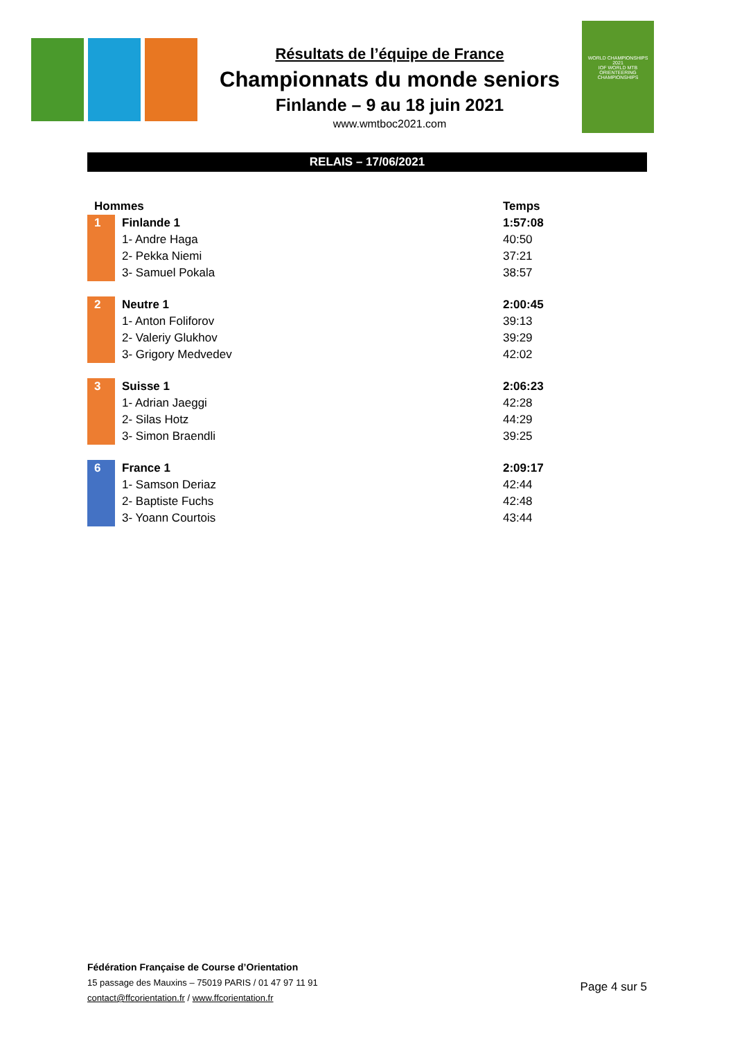Résultats de l’équipe de France
Championnats du monde seniors
Finlande – 9 au 18 juin 2021
www.wmtboc2021.com
WORLD CHAMPIONSHIPS 2021
IOF WORLD MTB ORIENTEERING CHAMPIONSHIPS
RELAIS – 17/06/2021
| Hommes | | Temps |
| --- | --- | --- |
| 1 | Finlande 1 | 1:57:08 |
| | 1- Andre Haga | 40:50 |
| | 2- Pekka Niemi | 37:21 |
| | 3- Samuel Pokala | 38:57 |
| 2 | Neutre 1 | 2:00:45 |
| | 1- Anton Foliforov | 39:13 |
| | 2- Valeriy Glukhov | 39:29 |
| | 3- Grigory Medvedev | 42:02 |
| 3 | Suisse 1 | 2:06:23 |
| | 1- Adrian Jaeggi | 42:28 |
| | 2- Silas Hotz | 44:29 |
| | 3- Simon Braendli | 39:25 |
| 6 | France 1 | 2:09:17 |
| | 1- Samson Deriaz | 42:44 |
| | 2- Baptiste Fuchs | 42:48 |
| | 3- Yoann Courtois | 43:44 |
Fédération Française de Course d’Orientation
15 passage des Mauxins – 75019 PARIS / 01 47 97 11 91
contact@ffcorientation.fr / www.ffcorientation.fr
Page 4 sur 5